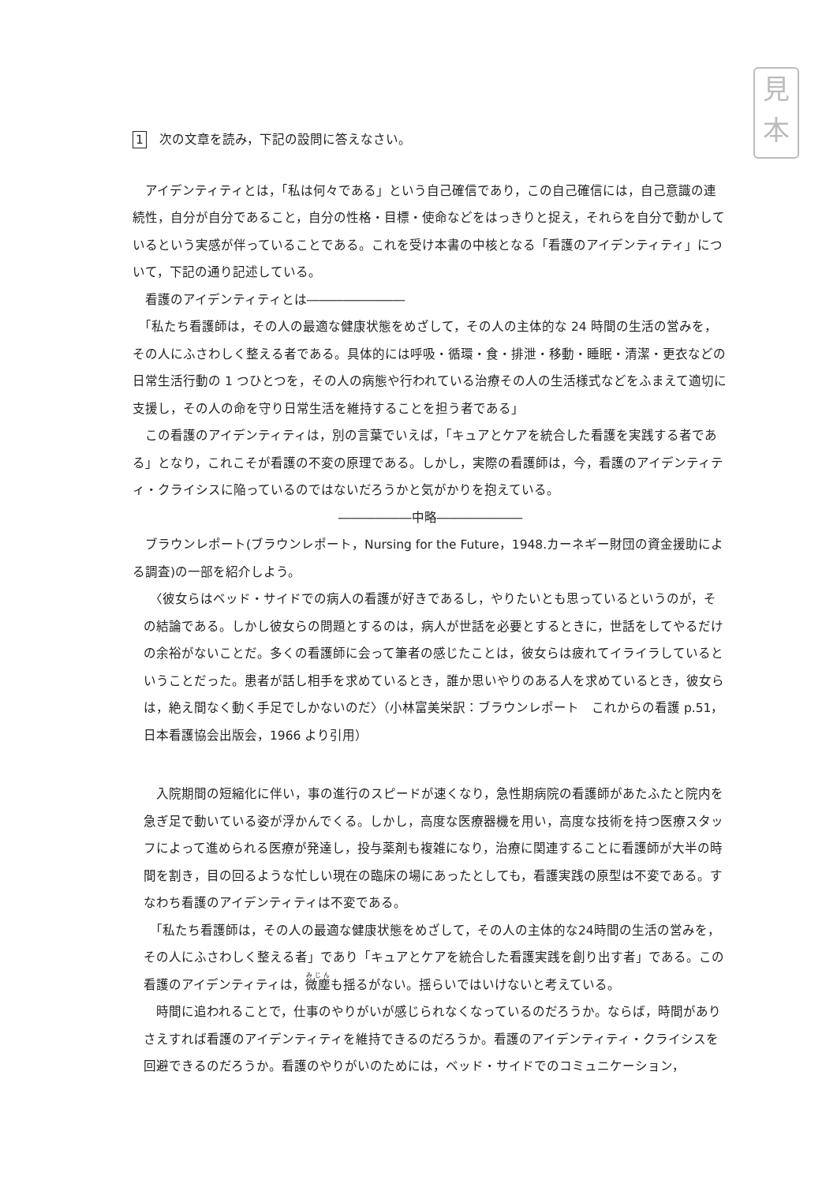見
本
1 次の文章を読み，下記の設問に答えなさい。
　アイデンティティとは，「私は何々である」という自己確信であり，この自己確信には，自己意識の連続性，自分が自分であること，自分の性格・目標・使命などをはっきりと捉え，それらを自分で動かしているという実感が伴っていることである。これを受け本書の中核となる「看護のアイデンティティ」について，下記の通り記述している。
　看護のアイデンティティとは――――――――
　「私たち看護師は，その人の最適な健康状態をめざして，その人の主体的な 24 時間の生活の営みを，その人にふさわしく整える者である。具体的には呼吸・循環・食・排泄・移動・睡眠・清潔・更衣などの日常生活行動の 1 つひとつを，その人の病態や行われている治療その人の生活様式などをふまえて適切に支援し，その人の命を守り日常生活を維持することを担う者である」
　この看護のアイデンティティは，別の言葉でいえば，「キュアとケアを統合した看護を実践する者である」となり，これこそが看護の不変の原理である。しかし，実際の看護師は，今，看護のアイデンティティ・クライシスに陥っているのではないだろうかと気がかりを抱えている。
――――――中略―――――――
　ブラウンレポート(ブラウンレポート，Nursing for the Future，1948.カーネギー財団の資金援助による調査)の一部を紹介しよう。
　〈彼女らはベッド・サイドでの病人の看護が好きであるし，やりたいとも思っているというのが，その結論である。しかし彼女らの問題とするのは，病人が世話を必要とするときに，世話をしてやるだけの余裕がないことだ。多くの看護師に会って筆者の感じたことは，彼女らは疲れてイライラしているということだった。患者が話し相手を求めているとき，誰か思いやりのある人を求めているとき，彼女らは，絶え間なく動く手足でしかないのだ〉（小林富美栄訳：ブラウンレポート　これからの看護 p.51，日本看護協会出版会，1966 より引用）
　入院期間の短縮化に伴い，事の進行のスピードが速くなり，急性期病院の看護師があたふたと院内を急ぎ足で動いている姿が浮かんでくる。しかし，高度な医療器機を用い，高度な技術を持つ医療スタッフによって進められる医療が発達し，投与薬剤も複雑になり，治療に関連することに看護師が大半の時間を割き，目の回るような忙しい現在の臨床の場にあったとしても，看護実践の原型は不変である。すなわち看護のアイデンティティは不変である。
　「私たち看護師は，その人の最適な健康状態をめざして，その人の主体的な24時間の生活の営みを，その人にふさわしく整える者」であり「キュアとケアを統合した看護実践を創り出す者」である。この看護のアイデンティティは，微塵も揺るがない。揺らいではいけないと考えている。
　時間に追われることで，仕事のやりがいが感じられなくなっているのだろうか。ならば，時間がありさえすれば看護のアイデンティティを維持できるのだろうか。看護のアイデンティティ・クライシスを回避できるのだろうか。看護のやりがいのためには，ベッド・サイドでのコミュニケーション，